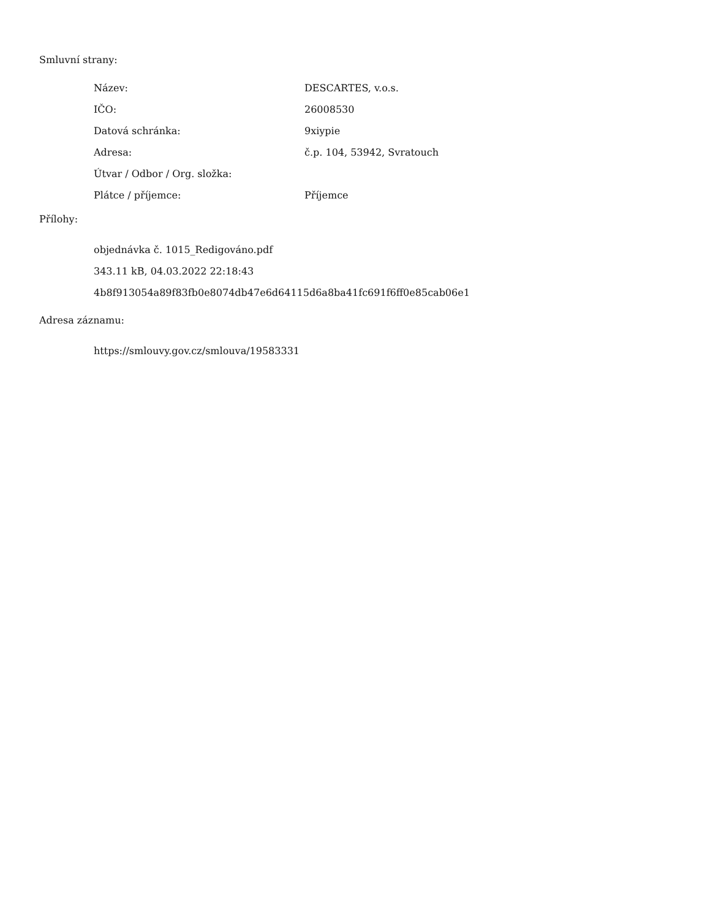Smluvní strany:
| Název: | DESCARTES, v.o.s. |
| IČO: | 26008530 |
| Datová schránka: | 9xiypie |
| Adresa: | č.p. 104, 53942, Svratouch |
| Útvar / Odbor / Org. složka: | |
| Plátce / příjemce: | Příjemce |
Přílohy:
objednávka č. 1015_Redigováno.pdf
343.11 kB, 04.03.2022 22:18:43
4b8f913054a89f83fb0e8074db47e6d64115d6a8ba41fc691f6ff0e85cab06e1
Adresa záznamu:
https://smlouvy.gov.cz/smlouva/19583331